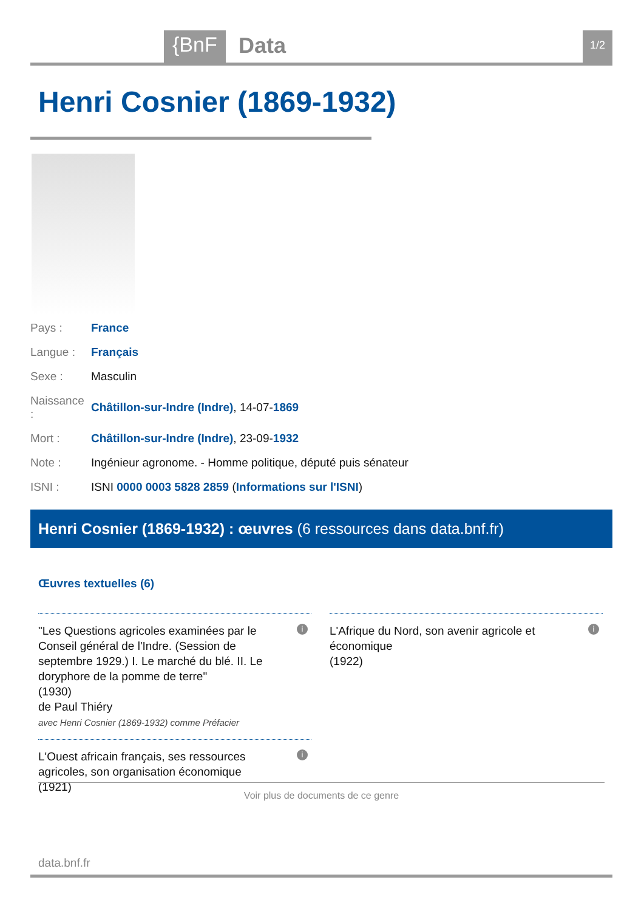{BnF Data 1/2
Henri Cosnier (1869-1932)
| Pays : | France |
| Langue : | Français |
| Sexe : | Masculin |
| Naissance : | Châtillon-sur-Indre (Indre) , 14-07- 1869 |
| Mort : | Châtillon-sur-Indre (Indre) , 23-09- 1932 |
| Note : | Ingénieur agronome. - Homme politique, député puis sénateur |
| ISNI : | ISNI 0000 0003 5828 2859 ( Informations sur l'ISNI ) |
Henri Cosnier (1869-1932) : œuvres (6 ressources dans data.bnf.fr)
Œuvres textuelles (6)
"Les Questions agricoles examinées par le Conseil général de l'Indre. (Session de septembre 1929.) I. Le marché du blé. II. Le doryphore de la pomme de terre"
(1930)
de Paul Thiéry
avec Henri Cosnier (1869-1932) comme Préfacier
i
L'Afrique du Nord, son avenir agricole et économique
(1922)
i
L'Ouest africain français, ses ressources agricoles, son organisation économique
(1921)
i
Voir plus de documents de ce genre
data.bnf.fr